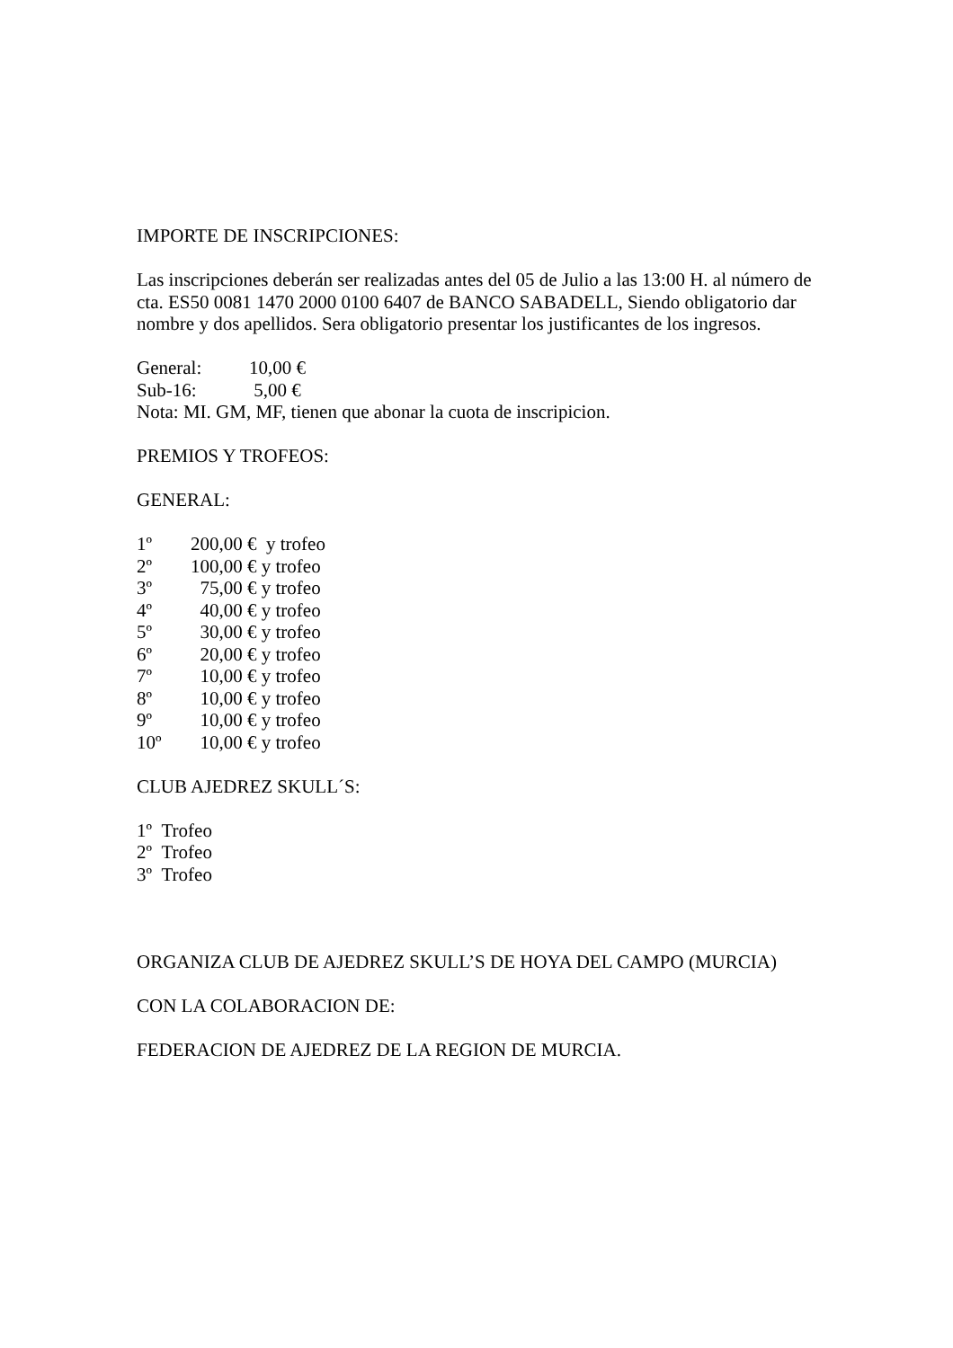IMPORTE DE INSCRIPCIONES:
Las inscripciones deberán ser realizadas antes del 05 de Julio a las 13:00 H. al número de cta. ES50 0081 1470 2000 0100 6407 de BANCO SABADELL, Siendo obligatorio dar nombre y dos apellidos. Sera obligatorio presentar los justificantes de los ingresos.
General: 10,00 €
Sub-16: 5,00 €
Nota: MI. GM, MF, tienen que abonar la cuota de inscripicion.
PREMIOS Y TROFEOS:
GENERAL:
1º 200,00 € y trofeo
2º 100,00 € y trofeo
3º 75,00 € y trofeo
4º 40,00 € y trofeo
5º 30,00 € y trofeo
6º 20,00 € y trofeo
7º 10,00 € y trofeo
8º 10,00 € y trofeo
9º 10,00 € y trofeo
10º 10,00 € y trofeo
CLUB AJEDREZ SKULL´S:
1º Trofeo
2º Trofeo
3º Trofeo
ORGANIZA CLUB DE AJEDREZ SKULL’S DE HOYA DEL CAMPO (MURCIA)
CON LA COLABORACION DE:
FEDERACION DE AJEDREZ DE LA REGION DE MURCIA.